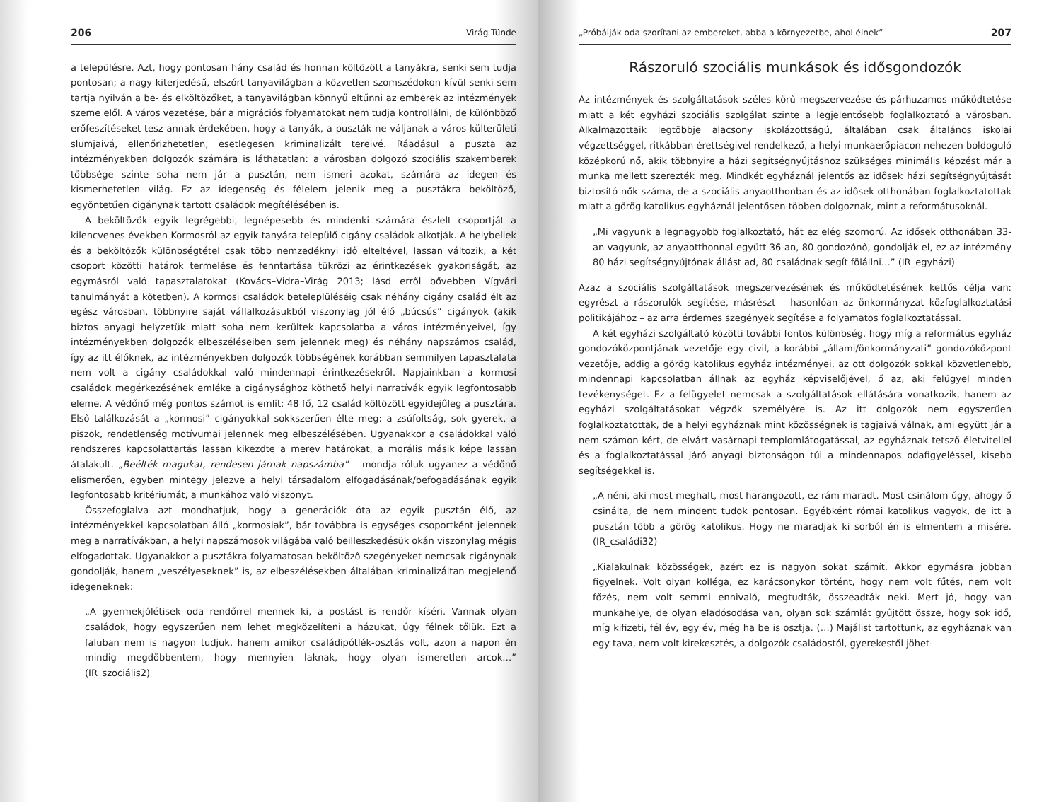206 Virág Tünde
a településre. Azt, hogy pontosan hány család és honnan költözött a tanyákra, senki sem tudja pontosan; a nagy kiterjedésű, elszórt tanyavilágban a közvetlen szomszédokon kívül senki sem tartja nyilván a be- és elköltözőket, a tanyavilágban könnyű eltűnni az emberek az intézmények szeme elől. A város vezetése, bár a migrációs folyamatokat nem tudja kontrollálni, de különböző erőfeszítéseket tesz annak érdekében, hogy a tanyák, a puszták ne váljanak a város külterületi slumjaivá, ellenőrizhetetlen, esetlegesen kriminalizált tereivé. Ráadásul a puszta az intézményekben dolgozók számára is láthatatlan: a városban dolgozó szociális szakemberek többsége szinte soha nem jár a pusztán, nem ismeri azokat, számára az idegen és kismerhetetlen világ. Ez az idegenség és félelem jelenik meg a pusztákra beköltöző, egyöntetűen cigánynak tartott családok megítélésében is.
A beköltözők egyik legrégebbi, legnépesebb és mindenki számára észlelt csoportját a kilencvenes években Kormosról az egyik tanyára települő cigány családok alkotják. A helybeliek és a beköltözők különbségtétel csak több nemzedéknyi idő elteltével, lassan változik, a két csoport közötti határok termelése és fenntartása tükrözi az érintkezések gyakoriságát, az egymásról való tapasztalatokat (Kovács–Vidra–Virág 2013; lásd erről bővebben Vígvári tanulmányát a kötetben). A kormosi családok beteleplüléséig csak néhány cigány család élt az egész városban, többnyire saját vállalkozásukból viszonylag jól élő „búcsús” cigányok (akik biztos anyagi helyzetük miatt soha nem kerültek kapcsolatba a város intézményeivel, így intézményekben dolgozók elbeszéléseiben sem jelennek meg) és néhány napszámos család, így az itt élőknek, az intézményekben dolgozók többségének korábban semmilyen tapasztalata nem volt a cigány családokkal való mindennapi érintkezésekről. Napjainkban a kormosi családok megérkezésének emléke a cigánysághoz köthető helyi narratívák egyik legfontosabb eleme. A védőnő még pontos számot is említ: 48 fő, 12 család költözött egyidejűleg a pusztára. Első találkozását a „kormosi” cigányokkal sokkszerűen élte meg: a zsúfoltság, sok gyerek, a piszok, rendetlenség motívumai jelennek meg elbeszélésében. Ugyanakkor a családokkal való rendszeres kapcsolattartás lassan kikezdte a merev határokat, a morális másik képe lassan átalakult. „Beélték magukat, rendesen járnak napszámba” – mondja róluk ugyanez a védőnő elismerően, egyben mintegy jelezve a helyi társadalom elfogadásának/befogadásának egyik legfontosabb kritériumát, a munkához való viszonyt.
Összefoglalva azt mondhatjuk, hogy a generációk óta az egyik pusztán élő, az intézményekkel kapcsolatban álló „kormosiak”, bár továbbra is egységes csoportként jelennek meg a narratívákban, a helyi napszámosok világába való beilleszkedésük okán viszonylag mégis elfogadottak. Ugyanakkor a pusztákra folyamatosan beköltöző szegényeket nemcsak cigánynak gondolják, hanem „veszélyeseknek” is, az elbeszélésekben általában kriminalizáltan megjelenő idegeneknek:
„A gyermekjólétisek oda rendőrrel mennek ki, a postást is rendőr kíséri. Vannak olyan családok, hogy egyszerűen nem lehet megközelíteni a házukat, úgy félnek tőlük. Ezt a faluban nem is nagyon tudjuk, hanem amikor családipótlék-osztás volt, azon a napon én mindig megdöbbentem, hogy mennyien laknak, hogy olyan ismeretlen arcok…” (IR_szociális2)
„Próbálják oda szorítani az embereket, abba a környezetbe, ahol élnek” 207
Rászoruló szociális munkások és idősgondozók
Az intézmények és szolgáltatások széles körű megszervezése és párhuzamos működtetése miatt a két egyházi szociális szolgálat szinte a legjelentősebb foglalkoztató a városban. Alkalmazottaik legtöbbje alacsony iskolázottságú, általában csak általános iskolai végzettséggel, ritkábban érettségivel rendelkező, a helyi munkaerőpiacon nehezen boldoguló középkorú nő, akik többnyire a házi segítségnyújtáshoz szükséges minimális képzést már a munka mellett szerezték meg. Mindkét egyháznál jelentős az idősek házi segítségnyújtását biztosító nők száma, de a szociális anyaotthonban és az idősek otthonában foglalkoztatottak miatt a görög katolikus egyháznál jelentősen többen dolgoznak, mint a reformátusoknál.
„Mi vagyunk a legnagyobb foglalkoztató, hát ez elég szomorú. Az idősek otthonában 33-an vagyunk, az anyaotthonnal együtt 36-an, 80 gondozónő, gondolják el, ez az intézmény 80 házi segítségnyújtónak állást ad, 80 családnak segít föl­állni…” (IR_egyházi)
Azaz a szociális szolgáltatások megszervezésének és működtetésének kettős célja van: egyrészt a rászorulók segítése, másrészt – hasonlóan az önkormányzat közfoglalkoztatási politikájához – az arra érdemes szegények segítése a folyamatos foglalkoztatással.
A két egyházi szolgáltató közötti további fontos különbség, hogy míg a református egyház gondozóközpontjának vezetője egy civil, a korábbi „állami/önkormányzati” gondozóközpont vezetője, addig a görög katolikus egyház intézményei, az ott dolgozók sokkal közvetlenebb, mindennapi kapcsolatban állnak az egyház képviselőjével, ő az, aki felügyel minden tevékenységet. Ez a felügyelet nemcsak a szolgáltatások ellátására vonatkozik, hanem az egyházi szolgáltatásokat végzők személyére is. Az itt dolgozók nem egyszerűen foglalkoztatottak, de a helyi egyháznak mint közösségnek is tagjaivá válnak, ami együtt jár a nem számon kért, de elvárt vasárnapi templomlátogatással, az egyháznak tetsző életvitellel és a foglalkoztatással járó anyagi biztonságon túl a mindennapos odafigyeléssel, kisebb segítségekkel is.
„A néni, aki most meghalt, most harangozott, ez rám maradt. Most csinálom úgy, ahogy ő csinálta, de nem mindent tudok pontosan. Egyébként római katolikus vagyok, de itt a pusztán több a görög katolikus. Hogy ne maradjak ki sorból én is elmentem a misére. (IR_családi32)
„Kialakulnak közösségek, azért ez is nagyon sokat számít. Akkor egymásra jobban figyelnek. Volt olyan kolléga, ez karácsonykor történt, hogy nem volt fűtés, nem volt főzés, nem volt semmi ennivaló, megtudták, összeadták neki. Mert jó, hogy van munkahelye, de olyan eladósodása van, olyan sok számlát gyűjtött össze, hogy sok idő, míg kifizeti, fél év, egy év, még ha be is osztja. (…) Majálist tartottunk, az egyháznak van egy tava, nem volt kirekesztés, a dolgozók családostól, gyerekestől jöhet-